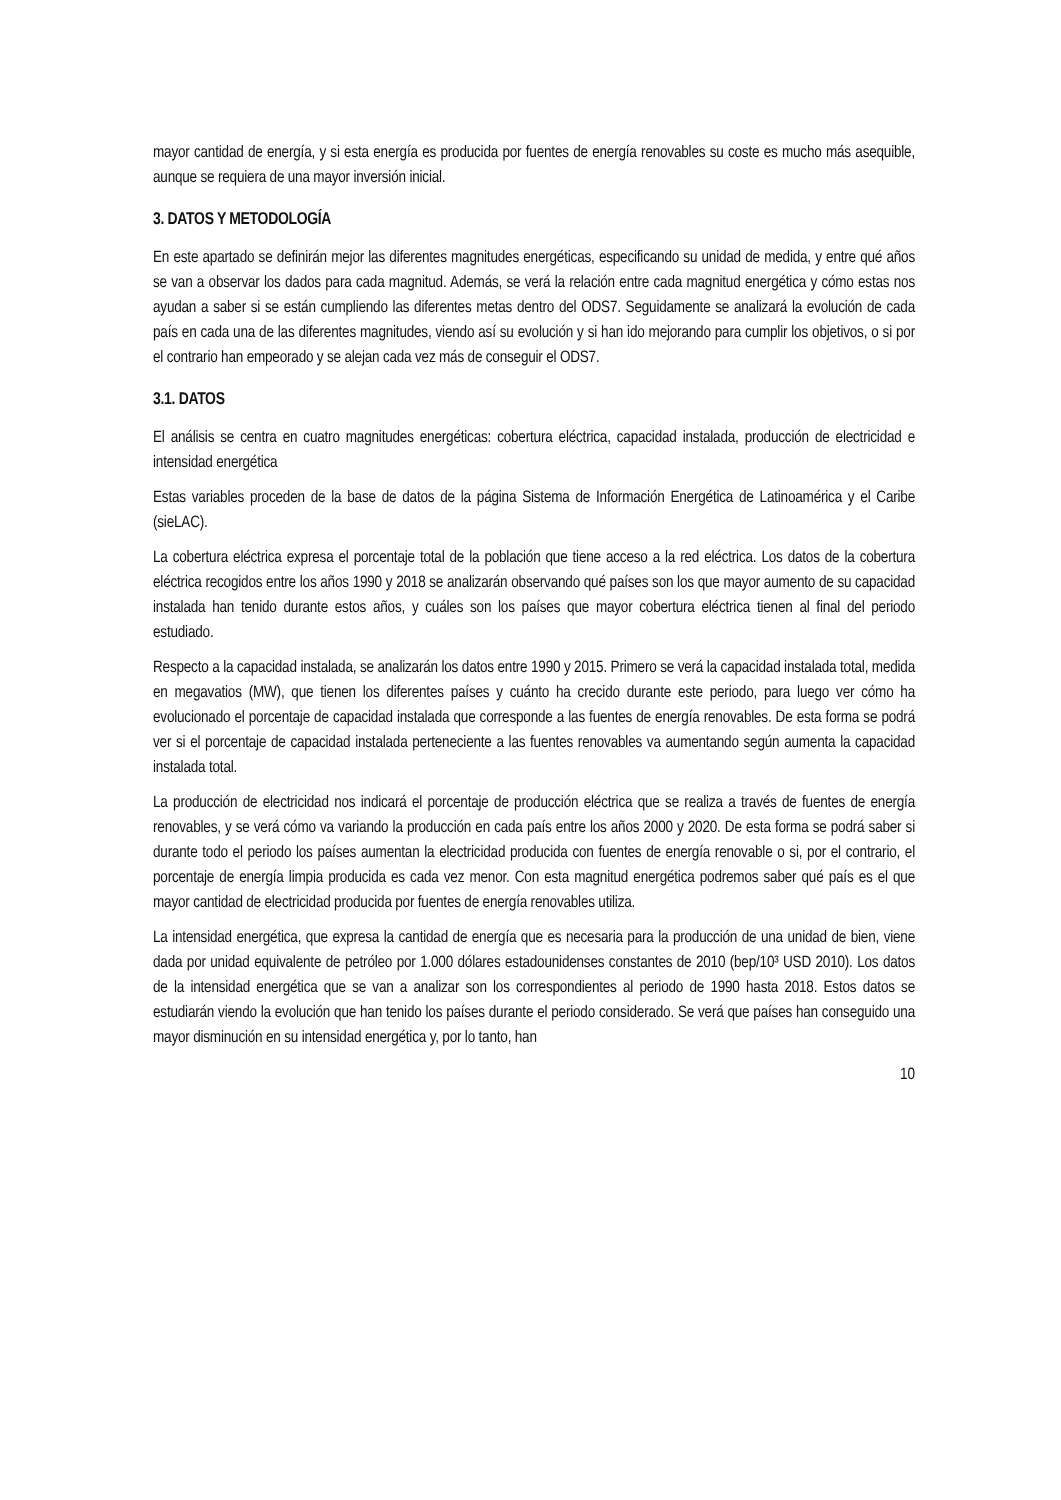mayor cantidad de energía, y si esta energía es producida por fuentes de energía renovables su coste es mucho más asequible, aunque se requiera de una mayor inversión inicial.
3. DATOS Y METODOLOGÍA
En este apartado se definirán mejor las diferentes magnitudes energéticas, especificando su unidad de medida, y entre qué años se van a observar los dados para cada magnitud. Además, se verá la relación entre cada magnitud energética y cómo estas nos ayudan a saber si se están cumpliendo las diferentes metas dentro del ODS7. Seguidamente se analizará la evolución de cada país en cada una de las diferentes magnitudes, viendo así su evolución y si han ido mejorando para cumplir los objetivos, o si por el contrario han empeorado y se alejan cada vez más de conseguir el ODS7.
3.1. DATOS
El análisis se centra en cuatro magnitudes energéticas: cobertura eléctrica, capacidad instalada, producción de electricidad e intensidad energética
Estas variables proceden de la base de datos de la página Sistema de Información Energética de Latinoamérica y el Caribe (sieLAC).
La cobertura eléctrica expresa el porcentaje total de la población que tiene acceso a la red eléctrica. Los datos de la cobertura eléctrica recogidos entre los años 1990 y 2018 se analizarán observando qué países son los que mayor aumento de su capacidad instalada han tenido durante estos años, y cuáles son los países que mayor cobertura eléctrica tienen al final del periodo estudiado.
Respecto a la capacidad instalada, se analizarán los datos entre 1990 y 2015. Primero se verá la capacidad instalada total, medida en megavatios (MW), que tienen los diferentes países y cuánto ha crecido durante este periodo, para luego ver cómo ha evolucionado el porcentaje de capacidad instalada que corresponde a las fuentes de energía renovables. De esta forma se podrá ver si el porcentaje de capacidad instalada perteneciente a las fuentes renovables va aumentando según aumenta la capacidad instalada total.
La producción de electricidad nos indicará el porcentaje de producción eléctrica que se realiza a través de fuentes de energía renovables, y se verá cómo va variando la producción en cada país entre los años 2000 y 2020. De esta forma se podrá saber si durante todo el periodo los países aumentan la electricidad producida con fuentes de energía renovable o si, por el contrario, el porcentaje de energía limpia producida es cada vez menor. Con esta magnitud energética podremos saber qué país es el que mayor cantidad de electricidad producida por fuentes de energía renovables utiliza.
La intensidad energética, que expresa la cantidad de energía que es necesaria para la producción de una unidad de bien, viene dada por unidad equivalente de petróleo por 1.000 dólares estadounidenses constantes de 2010 (bep/10³ USD 2010). Los datos de la intensidad energética que se van a analizar son los correspondientes al periodo de 1990 hasta 2018. Estos datos se estudiarán viendo la evolución que han tenido los países durante el periodo considerado. Se verá que países han conseguido una mayor disminución en su intensidad energética y, por lo tanto, han
10